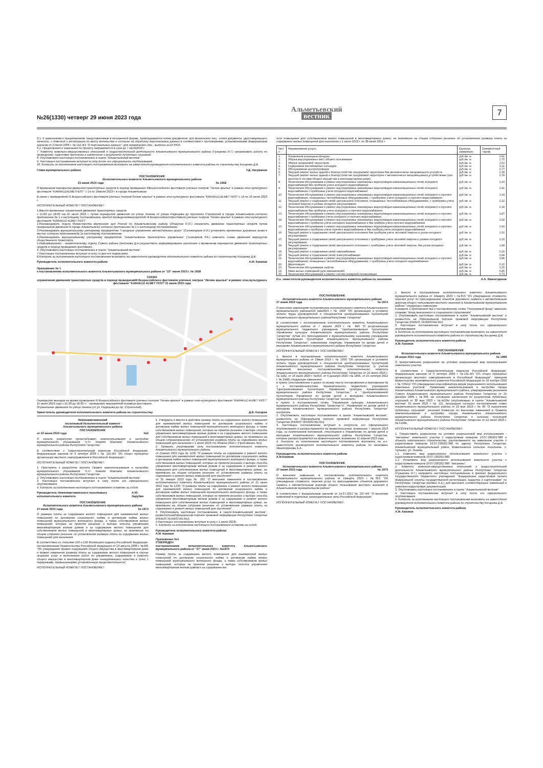№26(1330) четверг 29 июня 2023 года
Альметьевский
вестник
7
6.1. К замечаниям и предложениям, представленным в письменной форме, прикладываются копии документов: для физических лиц - копия документа, удостоверяющего личность, с отметкой о регистрации по месту жительства и согласие на обработку персональных данных в соответствии с требованиями, установленными Федеральным законом от 27июля 2006 г. № 152-ФЗ "О персональных данных"; для юридических лиц - выписка из ЕГРЮЛ.
6.2. Предложения и замечания по проекту направляются в срок до 7 июля2023 г.
7. Комитету земельно-имущественных отношений и градостроительной деятельности Альметьевского муниципального района (Пузырева И.Г.) организовать работу по проведению, подготовке протокола и заключения о результатах публичных слушаний.
8. Опубликовать настоящее постановление в газете "Альметьевский вестник".
9. Настоящее постановление вступает в силу после его официального опубликования.
10. Контроль за исполнением настоящего постановления возложить на заместителя руководителя исполнительного комитета района по строительству Косарева Д.В.
Глава муниципального района Т.Д. Нагуманов
ПОСТАНОВЛЕНИЕ
Исполнительного комитета Альметьевского муниципального района
23 июня 2023 года № 1958
О временном перекрытии движения транспортных средств в период проведения IIIВсероссийского фестиваля уличных театров "Легкие крылья" в рамках этно-культурного фестиваля "KARAKUZALMETFEST" с 14 по 16июля 2023 г. в городе Альметьевске
В связи с проведением III Всероссийского фестиваля уличных театров"Легкие крылья" в рамках этно-культурного фестиваля "KARAKUZ ALMET FEST"с 14 по 16 июля 2023 г.
ИСПОЛНИТЕЛЬНЫЙ КОМИТЕТ ПОСТАНОВЛЯЕТ:
1.Ввести временные ограничения движения транспортных средств
с 15.00 до 18.00 час.15 июля 2023 г. путем перекрытия движения по улице Ленина от улицы Радищева до проспекта Строителей в городе Альметьевске,согласно приложению № 1 к настоящему постановлению, вperiod проведениямероприятий III Всероссийскогофестиваля уличных театров "Легкие крылья" в рамках этно-культурного фестиваля "KARAKUZ ALMET FEST".
2.Рекомендовать отделу Министерства внутренних дел России по Альметьевскому району (Отакулов О.О.) ограничить движение транспортных средств путем прекращения движения в городе Альметьевске согласно приложению № 1 к настоящему постановлению.
3.Рекомендовать муниципальному унитарному предприятию "Городское управление автомобильных дорог" (Салимгараев И.И.) установить временные дорожные знаки в местах согласно приложению№ 1к настоящему постановлению.
4.Рекомендовать муниципальному унитарному предприятию "Альметьевское транспортное управление" (Тазетдинов Р.А.) изменить схемы движения маршрутов общественного транспорта.
5.Информационно - аналитическому отделу Совета района (Антонова Д.А.)осуществить информирование населения о временном перекрытии движения транспортных средств в период проведения фестиваля.
6. Опубликовать настоящее постановление в газете "Альметьевский вестник".
7.Настоящее постановление вступает в силу со дня его подписания.
8.Контроль за исполнением настоящего постановления возложить на заместителя руководителя исполнительного комитета района по строительству Косарева Д.В.
Руководитель исполнительного комитета района А.М. Каюмов
Приложение № 1
к постановлению исполнительного комитета Альметьевского муниципального района от "23" июня 2023 г. № 1958
СХЕМА
ограничения движения транспортных средств в период проведенияIII Всероссийского фестиваля уличных театров "Легкие крылья" в рамках этно-культурного фестиваля "KARAKUZ ALMET FEST"15 июля 2023 года
Перекрытие выездов на время проведения III Всероссийского фестиваля уличных театров "Легкие крылья" в рамках этно-культурного фестиваля "KARAKUZ ALMET FEST" 15 июля 2023 года с 15.00 до 18.00 ч. - проведение мероприятий в рамках фестиваля.
Ограничение движения по улице Ленина (от ул. Радищева до пр. Строителей).
Заместитель руководителя исполнительного комитета района по строительству Д.В. Косарев
Нижнемактаминский
поселковый Исполнительный комитет
Альметьевского муниципального района
ПОСТАНОВЛЕНИЕ
от 22 июня 2023 года №5
О начале разработки проектаПравил землепользования и застройки муниципального образования "п.г.т. Нижняя Мактама" Альметьевского муниципального района Республики Татарстан"
В соответствии с Градостроительным кодексом Российской Федерации, Федеральным законом от 6 октября 2003 г. № 131-ФЗ "Об общих принципах организации местного самоуправления в Российской Федерации",
ИСПОЛНИТЕЛЬНЫЙ КОМИТЕТ ПОСТАНОВЛЯЕТ:
1. Приступить к разработке проекта Правил землепользования и застройки муниципального образования "п.г.т. Нижняя Мактама" Альметьевского муниципального района Республики Татарстан.
2. Опубликовать настоящее постановление в газете "Альметьевский вестник".
3. Настоящее постановление вступает в силу после его официального опубликования.
4. Контроль за исполнением настоящего постановления оставляю за собой.
Руководитель Нижнемактаминского поселкового исполнительного комитета А.Ю. Зарубин
ПОСТАНОВЛЕНИЕ
Исполнительного комитета Альметьевского муниципального района
27 июня 2023 года № 1973
О размере платы за содержание жилого помещения для нанимателей жилых помещений по договорам социального найма и договорам найма жилых помещений муниципального жилищного фонда, а также собственников жилых помещений, которые не приняли решение о выборе способа управления многоквартирным жилым домом и за содержание жилого помещения для собственников жилых помещений в многоквартирных домах, не принявших на общем собрании решение об установлении размера платы за содержание жилых помещений для населения
В соответствии со статьями 156 и 158 Жилищного кодекса Российской Федерации, постановлением Правительства Российской Федерации от 13 августа 2006 г. №491 "Об утверждении правил содержания общего имущества в многоквартирном доме и правил изменения размера платы за содержание жилого помещения в случае оказания услуг и выполнения работ по управлению, содержанию и ремонту общего имущества в многоквартирном доме ненадлежащего качества и (или) с перерывами, превышающими установленную продолжительность"
ИСПОЛНИТЕЛЬНЫЙ КОМИТЕТ ПОСТАНОВЛЯЕТ:
1. Утвердить и ввести в действие размер платы за содержание жилого помещения для нанимателей жилых помещений по договорам социального найма и договорам найма жилых помещений муниципального жилищного фонда, а также собственников жилых помещений, которые не приняли решение о выборе способа управления многоквартирным жилым домом и за содержание жилого помещения для собственников жилых помещений в многоквартирных домах, не принявших на общем собраниирешение об установлении размера платы за содержание жилых помещений для населения с 1 июля 2023 г.по 30июня 2024 г. (Приложение №1).
2. Признать утратившими силу постановление исполнительного комитета Альметьевского муниципального района:
от 21июня 2022 года № 1235 "О размере платы за содержание и ремонт жилого помещения для нанимателей жилых помещений по договорам социального найма и договорам найма жилых помещений муниципального жилищного фонда, а также собственников жилых помещений, которые не приняли решение о выборе способа управления многоквартирным жилым домом и за содержание и ремонт жилого помещения для собственников жилых помещений в многоквартирных домах, не принявших на общем собрании решение об установлении размера платы за содержание и ремонт жилых помещений для населения";
от 31 января 2023 года № 202 "О внесении изменения в постановление исполнительного комитета Альметьевского муниципального района от 21 июня 2022 года № 1235 "О размере платы за содержание и ремонт жилого помещения для нанимателей жилых помещений по договорам социального найма и договорам найма жилых помещений муниципального жилищного фонда, а также собственников жилых помещений, которые не приняли решение о выборе способа управления многоквартирным жилым домом и за содержание и ремонт жилого помещения для собственников жилых помещений в многоквартирных домах, не принявших на общем собрании решение об установлении размера платы за содержание и ремонт жилых помещений для населения".
3. Опубликовать настоящее постановление в газете"Альметьевский вестник", разместитьнаОфициальном портале правовой информации Республики Татарстан (PRAVO.TATARSTAN.RU).
4.Настоящее постановление вступает в силу с 1 июля 2023г.
5. Контроль за исполнением настоящего постановления оставляю за собой.
Руководитель исполнительного комитета района
А.М. Каюмов
Приложение №1
УТВЕРЖДЕН
постановлением исполнительного комитета Альметьевского муниципального района от "27" июня 2023 г. №1973
Размер платы за содержание жилого помещения для нанимателей жилых помещений по договорам социального найма и договорам найма жилых помещений муниципального жилищного фонда, а также собственников жилых помещений, которые не приняли решение о выборе способа управления многоквартирным жилым домом и за содержание жи-
лого помещения для собственников жилых помещений в многоквартирных домах, не принявших на общем собрании решение об установлении размера платы за содержание жилых помещений для населения с 1 июля 2023 г. по 30 июня 2024 г.
| №п/п | Наименование услуги | Единица измерения | Ежемесячный тариф |
| --- | --- | --- | --- |
| 1. | Управление жилищным фондом | руб./кв. м | 2,81 |
| 2. | Уборка внутридомовых мест общего пользования | руб./кв. м | 1,75 |
| 3. | Уборка придомовой территории | руб./кв. м | 2,63 |
| 4. | Содержание контейнерных площадок | руб./кв. м | 0,11 |
| 5. | Обслуживание мусоропроводов | руб./кв. м | 0,77 |
| 6. | Текущий ремонт жилых зданий и благоустройство придомовой территории без автоматически запирающихся устройств | руб./кв. м | 2,39 |
| 7. | Текущий ремонт жилых зданий и благоустройство придомовой территории с автоматически запирающимися устройствами (при наличии в составе общего имущества в многоквартирном доме) | руб./кв. м | 2,78 |
| 8. | Техническое обслуживание и ремонт внутридомовых инженерных водопроводно-канализационных сетей холодного водоснабжения без приборов учета холодного водоснабжения | руб./кв. м | 2,16 |
| 9. | Техническое обслуживание и ремонт внутридомовых инженерных водопроводно-канализационных сетей холодного водоснабжения с приборами учета холодного водоснабжения | руб./кв. м | 2,41 |
| 10. | Техническое обслуживание и ремонт внутридомовых инженерных водопроводно-канализационных сетей холодного и горячего водоснабжения, оснащенных теплообменным оборудованием, с приборами учета холодного и горячего водоснабжения | руб./кв. м | 3,19 |
| 11. | Текущий ремонт и содержание сетей центрального отопления, оснащенных теплообменным оборудованием, с приборами учета тепловой энергии и узлами погодного регулирования | руб./кв. м | 2,32 |
| 12. | Техническое обслуживание и ремонт внутридомовых инженерных водопроводно-канализационных сетей холодного и горячего водоснабжения без приборов учета холодного и горячего водоснабжения | руб./кв. м | 2,34 |
| 13. | Техническое обслуживание и ремонт внутридомовых инженерных водопроводно-канализационных сетей холодного и горячего водоснабжения с приборами учета холодного и горячего водоснабжения | руб./кв. м | 2,87 |
| 14. | Техническое обслуживание и ремонт внутридомовых инженерных водопроводно-канализационных сетей холодного и горячего водоснабжения с прибором учета холодного водоснабжения и без прибора учета горячего водоснабжения | руб./кв. м | 2,59 |
| 15. | Техническое обслуживание и ремонт внутридомовых инженерных водопроводно-канализационных сетей холодного и горячего водоснабжения с прибором учета горячего водоснабжения и без прибора учета холодного водоснабжения | руб./кв. м | 2,62 |
| 16. | Текущий ремонт и содержание сетей центрального отопления без приборов учета тепловой энергии и узлов погодного регулирования | руб./кв. м | 1,50 |
| 17. | Текущий ремонт и содержание сетей центрального отопления с приборами учета тепловой энергии и узлами погодного регулирования | руб./кв. м | 2,22 |
| 18. | Текущий ремонт и содержание сетей центрального отопления с приборами учета тепловой энергии, без узлов погодного регулирования | руб./кв. м | 1,89 |
| 19. | Текущий ремонт и содержание сетей газоснабжения | руб./кв. м | 0,20 |
| 20. | Текущий ремонт и содержание сетей электроснабжения | руб./кв. м | 0,84 |
| 21. | Техническое обслуживание и ремонт внутридомовых инженерных водопроводно-канализационных сетей холодного и горячего водоснабжения, оснащенных теплообменным оборудованием, с приборами учета холодного водоснабжения | руб./кв. м | 2,89 |
| 22. | Дератизация | руб./кв. м | 0,15 |
| 23. | Техническое обслуживание лифтов | руб./кв. м | 3,25 |
| 24. | Наем жилых помещений (для нанимателей) | руб./кв. м | 6,95 |
| 25. | Техническое обслуживание и ремонт систем пожарной сигнализации | руб./кв. м | 0,73 |
И.о. заместителя руководителя исполнительного комитета района по экономике А.А. Ямалетдинов
ПОСТАНОВЛЕНИЕ
Исполнительного комитета Альметьевского муниципального района
27 июня 2023 года № 1974
О внесении измененияв постановление исполнительного комитета Альметьевского муниципального районаот29 мая2019 г. № 1050 "Об организации и условиях оплаты труда руководителей и специалистов централизованных бухгалтерий Альметьевского муниципального районаРеспублики Татарстан"
В соответствии с постановлением исполнительного комитета Альметьевского муниципального района от 7 апреля 2023 г. № 846 "О реорганизации муниципального бюджетного учреждения "Централизованная бухгалтерия Управления культуры Альметьевского муниципального района Республики Татарстан" путем его присоединения к муниципальному казенному учреждению "Централизованная бухгалтерия Альметьевского муниципального района Республики Татарстан", изменением структуры Управления по делам детей и молодежи Альметьевского муниципального района Республики Татарстан
ИСПОЛНИТЕЛЬНЫЙ КОМИТЕТ ПОСТАНОВЛЯЕТ:
1. Внести в постановление исполнительного комитета Альметьевского муниципального района от 29мая 2019 г. № 1050 "Об организации и условиях оплаты труда руководителей и специалистов централизованных бухгалтерий Альметьевского муниципального района Республики Татарстан" (с учетом изменений, внесенных постановлениями исполнительного комитета Альметьевского муниципального района Республики Татарстан от 24 июня 2019 г. № 1182, от 16 июля 2020 г. №959, от 9 декабря 2020 г.№ 1805, от 25 октября 2022 г. № 2448) следующие изменения:
в пункте 1постановления и далее по всему тексту постановления и приложении № 1 к постановлениюслова "муниципального бюджетного учреждения "Централизованная бухгалтерия Управления культуры Альметьевского муниципального района Республики Татарстан," и ",Централизованной бухгалтерии Управления по делам детей и молодежи Альметьевского муниципального района Республики Татарстан" исключить;
в пункте 4 постановления слова "Управления культуры Альметьевского муниципального района Республики Татарстан,"и", Управления по делам детей и молодежи Альметьевского муниципального района Республики Татарстан" исключить.
2. Опубликовать настоящее постановление в газете "Альметьевский вестник", разместить на Официальном портале правовой информации Республики Татарстан (PRAVO.TATARSTAN.RU).
3. Настоящее постановление вступает в силупосле его официального опубликования и распространяется на правоотношения, возникшие 7 апреля 2023 года, за исключением положений, относящихся к Управлению по делам детей и молодежи Альметьевского муниципального района Республики Татарстан, которые распространяются на правоотношения, возникшие 11 апреля 2023 года.
4. Контроль за исполнением настоящего постановления возложить на и.о. заместителя руководителя исполнительного комитета района по экономике Ямалетдинова А.А.
Руководитель исполнительного комитета района
А.М.Каюмов
ПОСТАНОВЛЕНИЕ
Исполнительного комитета Альметьевского муниципального района
27 июня 2023 года № 1975
О внесении изменения в постановление исполнительного комитета Альметьевского муниципального района от 24марта 2023 г. №653 "Об утверждении стоимости, перечня услуг по присоединению объектов дорожного сервиса к автомобильным дорогам общего пользования местного значения в Альметьевском муниципальном районе"
В соответствии с Федеральным законом от 14.07.2022 № 237-ФЗ "О внесении изменений в отдельные законодательные акты Российской Федерации"
ИСПОЛНИТЕЛЬНЫЙ КОМИТЕТ ПОСТАНОВЛЯЕТ:
1. Внести в постановление исполнительного комитета Альметьевского муниципального района от 24марта 2023 г. №653 "Об утверждении стоимости, перечня услуг по присоединению объектов дорожного сервиса к автомобильным дорогам общего пользования местного значения в Альметьевском муниципальном районе" следующее изменение:
в разделе 2 приложения №2 к постановлению слова "Пенсионный фонд" заменить словами "Фонд пенсионного и социального страхования".
2. Опубликовать настоящее постановление в газете "Альметьевский вестник" и разместить на Официальном портале правовой информации Республики Татарстан (PRAVO.TATARSTAN.RU).
3. Настоящее постановление вступает в силу после его официального опубликования.
4. Контроль за исполнением настоящего постановления возложить на заместителя руководителя исполнительного комитета района по строительству Косарева Д.В.
Руководитель исполнительного комитета района
А.М. Каюмов
ПОСТАНОВЛЕНИЕ
Исполнительного комитета Альметьевского муниципального района
29 июня 2023 года № 1999
О предоставлении разрешения на условно разрешенный вид использования земельного участка
В соответствии с Градостроительным кодексом Российской Федерации, Федеральным законом от 6 октября 2003 г. №131-ФЗ "Об общих принципах организации местного самоуправления в Российской Федерации", приказом Министерства экономического развития Российской Федерации от 10 ноября 2020 г. № П/0412 "Об утверждении классификатора видов разрешенного использования земельных участков", Правилами землепользования и застройки города Альметьевска Альметьевского муниципального района, утвержденными решением Совета Альметьевского муниципального района Республики Татарстан от 25 декабря 2009 г. №366, на основании заключения по результатам публичных слушаний от 30 мая 2023 г. №4429и (опубликовано в газете "Альметьевский вестник" 01 июня 2023 г. № 22), прошедших согласно постановлению главы Альметьевского муниципального района от 10 мая 2023 г. № 89 "О назначении публичных слушаний", решения Комиссии по внесению изменений в Правила землепользования и застройки города Альметьевска Альметьевского муниципального района Республики Татарстан и сельских поселений Альметьевского муниципального района Республики Татарстан от 22 июня 2023 г. № 5168и,
ИСПОЛНИТЕЛЬНЫЙ КОМИТЕТ ПОСТАНОВЛЯЕТ:
1. Предоставить разрешение на условно разрешенный вид использования - "магазины" земельного участка с кадастровым номером 16:07:290202:380 и объекта капитального строительства, расположенного на земельном участке с кадастровым номером 16:07:290202:380 по адресу: Республика Татарстан, Альметьевский муниципальный район, Маметьевское сельское поселение, с. Чупаево, ул. Ленина.
1.1. Изменить вид разрешённого использования земельного участка с кадастровым номером 16:07:290202:380.
1.2. Установить вид разрешённого использования земельного участка с кадастровым номером 16:07:290202:380: "магазины".
2. Комитету земельно-имущественных отношений и градостроительной деятельности Альметьевского муниципального района Республики Татарстан (Пузырева И.Г.) направить настоящее постановление в филиал федерального государственного бюджетного учреждения "Федеральная кадастровая палата Федеральной службы государственной регистрации, кадастра и картографии" по Республике Татарстан (Белкин А.А.) для внесения соответствующих изменений в земельно-кадастровую документацию.
3. Опубликовать настоящее постановление в газете "Альметьевский вестник".
4. Настоящее постановление вступает в силу после его официального опубликования.
5. Контроль за исполнением настоящего постановления возложить на заместителя руководителя исполнительного комитета района по строительству Косарева Д.В.
Руководитель исполнительного комитета района
А.М. Каюмов